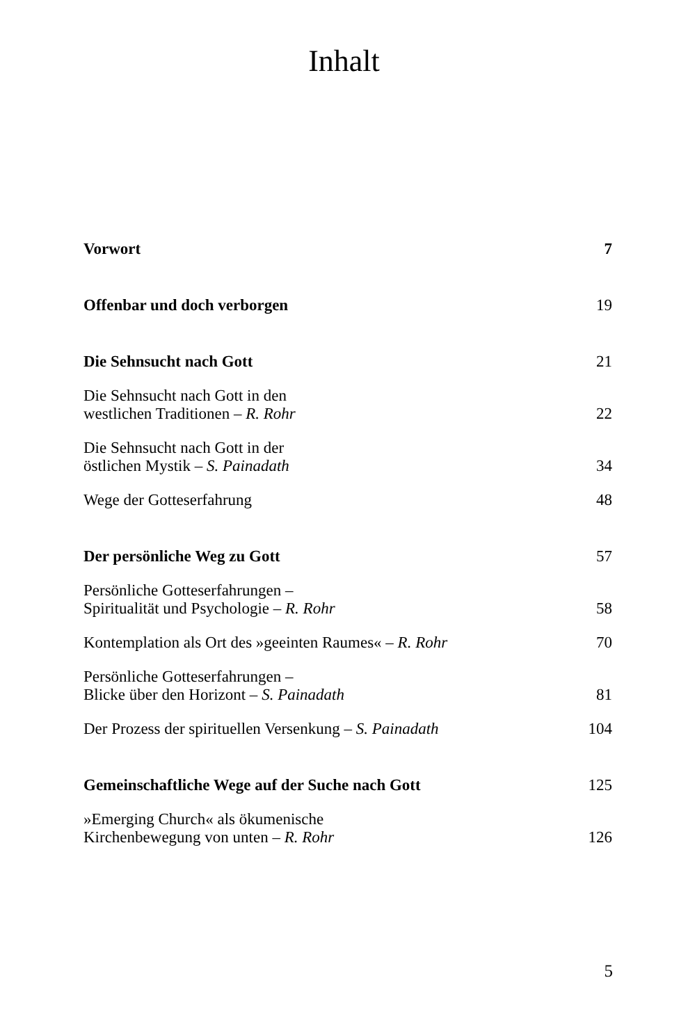Inhalt
Vorwort 7
Offenbar und doch verborgen 19
Die Sehnsucht nach Gott 21
Die Sehnsucht nach Gott in den
westlichen Traditionen – R. Rohr 22
Die Sehnsucht nach Gott in der
östlichen Mystik – S. Painadath 34
Wege der Gotteserfahrung 48
Der persönliche Weg zu Gott 57
Persönliche Gotteserfahrungen –
Spiritualität und Psychologie – R. Rohr 58
Kontemplation als Ort des »geeinten Raumes« – R. Rohr 70
Persönliche Gotteserfahrungen –
Blicke über den Horizont – S. Painadath 81
Der Prozess der spirituellen Versenkung – S. Painadath 104
Gemeinschaftliche Wege auf der Suche nach Gott 125
»Emerging Church« als ökumenische
Kirchenbewegung von unten – R. Rohr 126
5